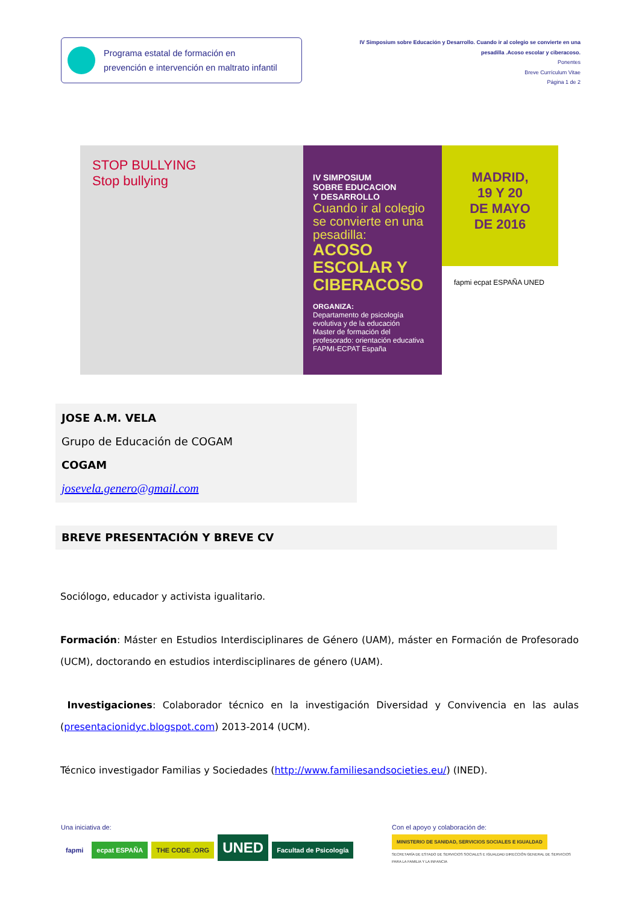Programa estatal de formación en
prevención e intervención en maltrato infantil
IV Simposium sobre Educación y Desarrollo. Cuando ir al colegio se convierte en una pesadilla .Acoso escolar y ciberacoso.
Ponentes
Breve Currículum Vitae
Página 1 de 2
STOP BULLYING
Stop bullying
IV SIMPOSIUM
SOBRE EDUCACION
Y DESARROLLO
Cuando ir al colegio se convierte en una pesadilla:
ACOSO ESCOLAR Y CIBERACOSO
ORGANIZA:
Departamento de psicología evolutiva y de la educación
Master de formación del profesorado: orientación educativa
FAPMI-ECPAT España
MADRID,
19 Y 20
DE MAYO
DE 2016
fapmi ecpat ESPAÑA UNED
JOSE A.M. VELA
Grupo de Educación de COGAM
COGAM
josevela.genero@gmail.com
BREVE PRESENTACIÓN Y BREVE CV
Sociólogo, educador y activista igualitario.
Formación: Máster en Estudios Interdisciplinares de Género (UAM), máster en Formación de Profesorado (UCM), doctorando en estudios interdisciplinares de género (UAM).
Investigaciones: Colaborador técnico en la investigación Diversidad y Convivencia en las aulas (presentacionidyc.blogspot.com) 2013-2014 (UCM).
Técnico investigador Familias y Sociedades (http://www.familiesandsocieties.eu/) (INED).
Una iniciativa de:
fapmi ecpat ESPAÑA THE CODE .ORG UNED Facultad de Psicología
Con el apoyo y colaboración de:
MINISTERIO DE SANIDAD, SERVICIOS SOCIALES E IGUALDAD SECRETARÍA DE ESTADO DE SERVICIOS SOCIALES E IGUALDAD DIRECCIÓN GENERAL DE SERVICIOS PARA LA FAMILIA Y LA INFANCIA